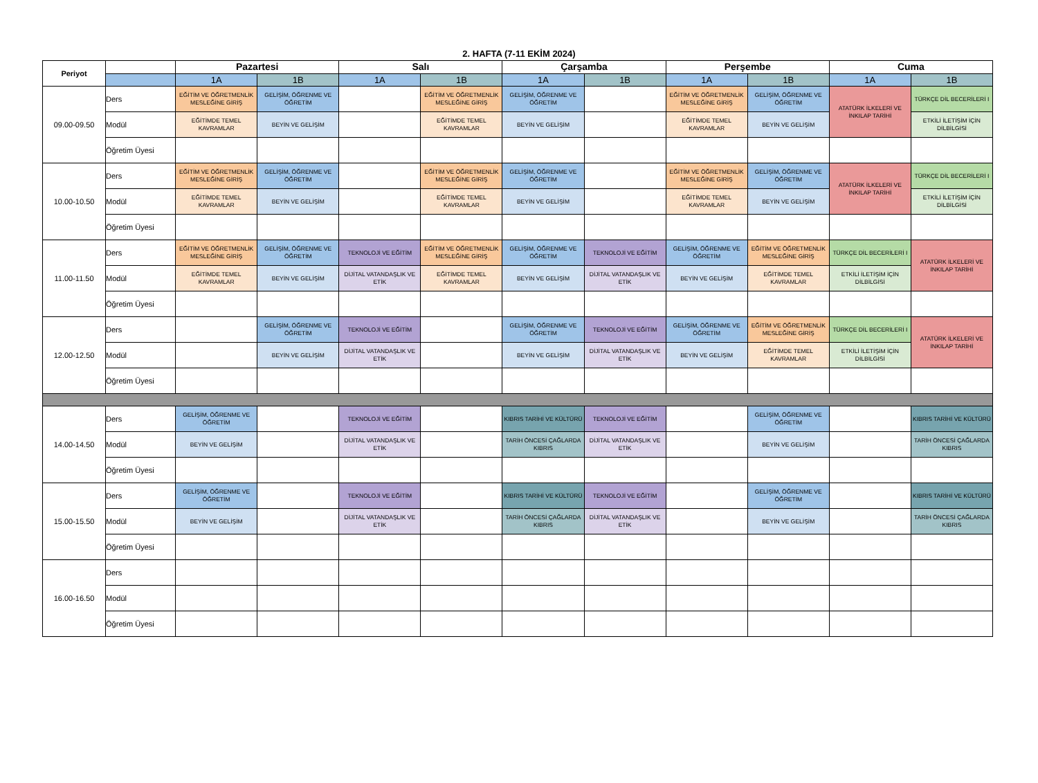2. HAFTA (7-11 EKİM 2024)
| Periyot | | Pazartesi | | Salı | | Çarşamba | | Perşembe | | Cuma | |
| --- | --- | --- | --- | --- | --- | --- | --- | --- | --- | --- | --- |
| | | 1A | 1B | 1A | 1B | 1A | 1B | 1A | 1B | 1A | 1B |
| 09.00-09.50 | Ders | EĞİTİM VE ÖĞRETMENLİK MESLEĞİNE GİRİŞ | GELİŞİM, ÖĞRENME VE ÖĞRETİM | | EĞİTİM VE ÖĞRETMENLİK MESLEĞİNE GİRİŞ | GELİŞİM, ÖĞRENME VE ÖĞRETİM | | EĞİTİM VE ÖĞRETMENLİK MESLEĞİNE GİRİŞ | GELİŞİM, ÖĞRENME VE ÖĞRETİM | ATATÜRK İLKELERİ VE İNKILAP TARİHİ | TÜRKÇE DİL BECERİLERİ I |
| | Modül | EĞİTİMDE TEMEL KAVRAMLAR | BEYİN VE GELİŞİM | | EĞİTİMDE TEMEL KAVRAMLAR | BEYİN VE GELİŞİM | | EĞİTİMDE TEMEL KAVRAMLAR | BEYİN VE GELİŞİM | | ETKİLİ İLETİŞİM İÇİN DİLBİLGİSİ |
| | Öğretim Üyesi | | | | | | | | | | |
| 10.00-10.50 | Ders | EĞİTİM VE ÖĞRETMENLİK MESLEĞİNE GİRİŞ | GELİŞİM, ÖĞRENME VE ÖĞRETİM | | EĞİTİM VE ÖĞRETMENLİK MESLEĞİNE GİRİŞ | GELİŞİM, ÖĞRENME VE ÖĞRETİM | | EĞİTİM VE ÖĞRETMENLİK MESLEĞİNE GİRİŞ | GELİŞİM, ÖĞRENME VE ÖĞRETİM | ATATÜRK İLKELERİ VE İNKILAP TARİHİ | TÜRKÇE DİL BECERİLERİ I |
| | Modül | EĞİTİMDE TEMEL KAVRAMLAR | BEYİN VE GELİŞİM | | EĞİTİMDE TEMEL KAVRAMLAR | BEYİN VE GELİŞİM | | EĞİTİMDE TEMEL KAVRAMLAR | BEYİN VE GELİŞİM | | ETKİLİ İLETİŞİM İÇİN DİLBİLGİSİ |
| | Öğretim Üyesi | | | | | | | | | | |
| 11.00-11.50 | Ders | EĞİTİM VE ÖĞRETMENLİK MESLEĞİNE GİRİŞ | GELİŞİM, ÖĞRENME VE ÖĞRETİM | TEKNOLOJİ VE EĞİTİM | EĞİTİM VE ÖĞRETMENLİK MESLEĞİNE GİRİŞ | GELİŞİM, ÖĞRENME VE ÖĞRETİM | TEKNOLOJİ VE EĞİTİM | GELİŞİM, ÖĞRENME VE ÖĞRETİM | EĞİTİM VE ÖĞRETMENLİK MESLEĞİNE GİRİŞ | TÜRKÇE DİL BECERİLERİ I | ATATÜRK İLKELERİ VE İNKILAP TARİHİ |
| | Modül | EĞİTİMDE TEMEL KAVRAMLAR | BEYİN VE GELİŞİM | DİJİTAL VATANDAŞLIK VE ETİK | EĞİTİMDE TEMEL KAVRAMLAR | BEYİN VE GELİŞİM | DİJİTAL VATANDAŞLIK VE ETİK | BEYİN VE GELİŞİM | EĞİTİMDE TEMEL KAVRAMLAR | ETKİLİ İLETİŞİM İÇİN DİLBİLGİSİ | |
| | Öğretim Üyesi | | | | | | | | | | |
| 12.00-12.50 | Ders | | GELİŞİM, ÖĞRENME VE ÖĞRETİM | TEKNOLOJİ VE EĞİTİM | | GELİŞİM, ÖĞRENME VE ÖĞRETİM | TEKNOLOJİ VE EĞİTİM | GELİŞİM, ÖĞRENME VE ÖĞRETİM | EĞİTİM VE ÖĞRETMENLİK MESLEĞİNE GİRİŞ | TÜRKÇE DİL BECERİLERİ I | ATATÜRK İLKELERİ VE İNKILAP TARİHİ |
| | Modül | | BEYİN VE GELİŞİM | DİJİTAL VATANDAŞLIK VE ETİK | | BEYİN VE GELİŞİM | DİJİTAL VATANDAŞLIK VE ETİK | BEYİN VE GELİŞİM | EĞİTİMDE TEMEL KAVRAMLAR | ETKİLİ İLETİŞİM İÇİN DİLBİLGİSİ | |
| | Öğretim Üyesi | | | | | | | | | | |
| 14.00-14.50 | Ders | GELİŞİM, ÖĞRENME VE ÖĞRETİM | | TEKNOLOJİ VE EĞİTİM | | KIBRIS TARİHİ VE KÜLTÜRÜ | TEKNOLOJİ VE EĞİTİM | | GELİŞİM, ÖĞRENME VE ÖĞRETİM | | KIBRIS TARİHİ VE KÜLTÜRÜ |
| | Modül | BEYİN VE GELİŞİM | | DİJİTAL VATANDAŞLIK VE ETİK | | TARİH ÖNCESİ ÇAĞLARDA KIBRIS | DİJİTAL VATANDAŞLIK VE ETİK | | BEYİN VE GELİŞİM | | TARİH ÖNCESİ ÇAĞLARDA KIBRIS |
| | Öğretim Üyesi | | | | | | | | | | |
| 15.00-15.50 | Ders | GELİŞİM, ÖĞRENME VE ÖĞRETİM | | TEKNOLOJİ VE EĞİTİM | | KIBRIS TARİHİ VE KÜLTÜRÜ | TEKNOLOJİ VE EĞİTİM | | GELİŞİM, ÖĞRENME VE ÖĞRETİM | | KIBRIS TARİHİ VE KÜLTÜRÜ |
| | Modül | BEYİN VE GELİŞİM | | DİJİTAL VATANDAŞLIK VE ETİK | | TARİH ÖNCESİ ÇAĞLARDA KIBRIS | DİJİTAL VATANDAŞLIK VE ETİK | | BEYİN VE GELİŞİM | | TARİH ÖNCESİ ÇAĞLARDA KIBRIS |
| | Öğretim Üyesi | | | | | | | | | | |
| 16.00-16.50 | Ders | | | | | | | | | | |
| | Modül | | | | | | | | | | |
| | Öğretim Üyesi | | | | | | | | | | |